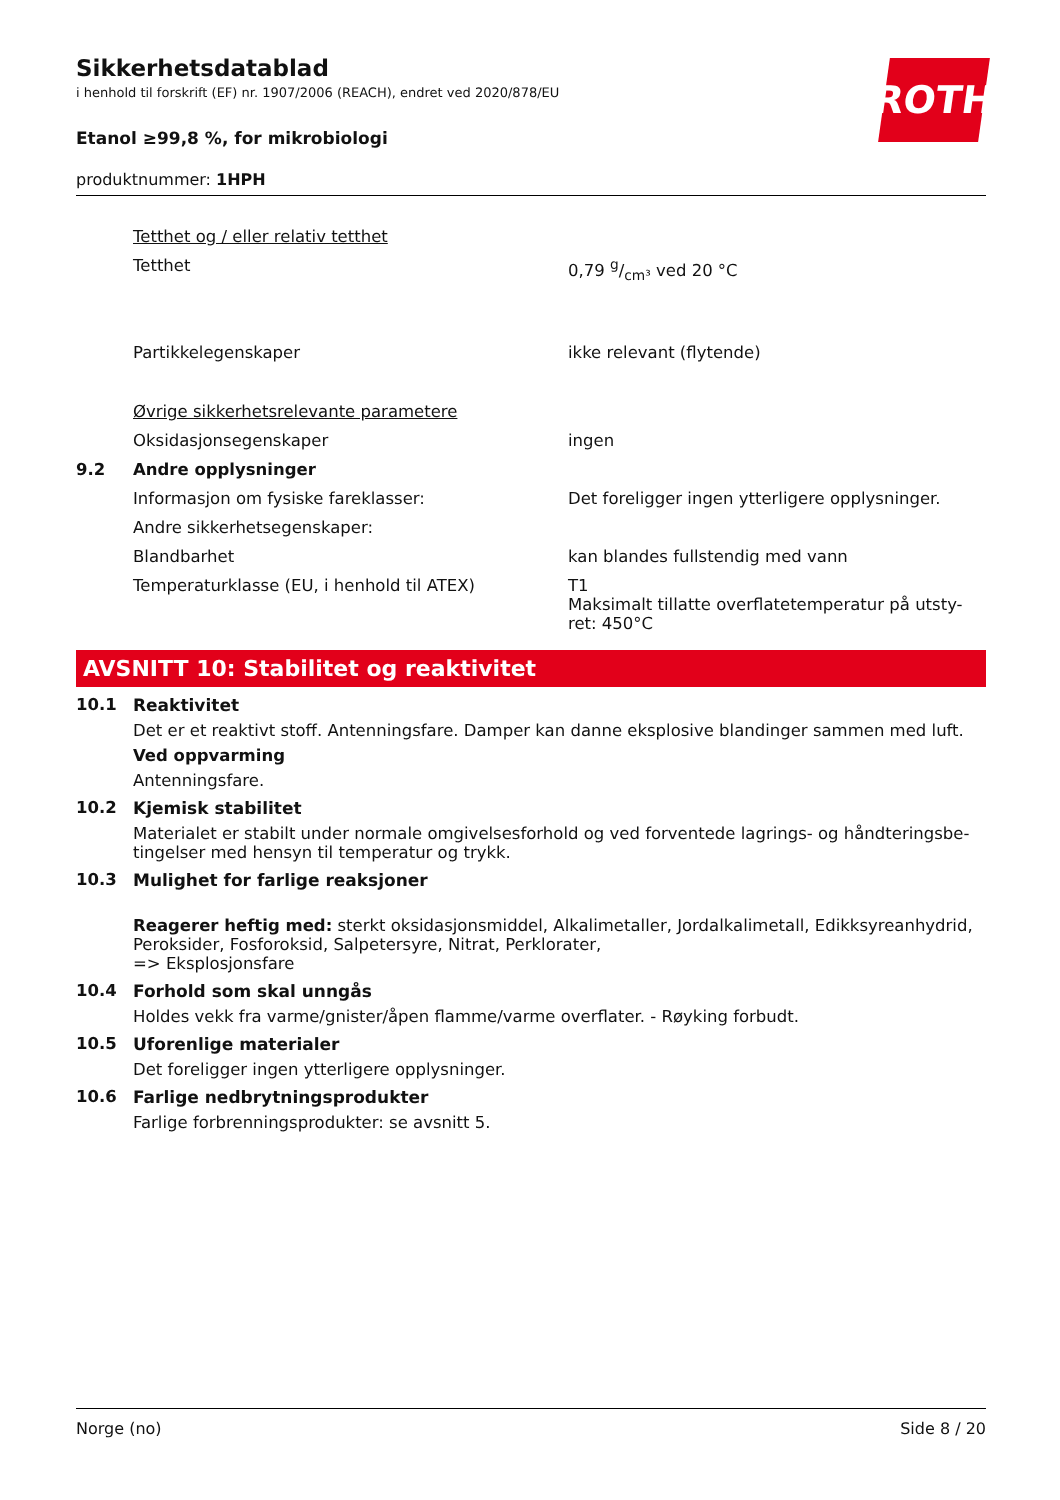Sikkerhetsdatablad
i henhold til forskrift (EF) nr. 1907/2006 (REACH), endret ved 2020/878/EU
Etanol ≥99,8 %, for mikrobiologi
produktnummer: 1HPH
ROTH
| | Tetthet og / eller relativ tetthet | |
| | Tetthet | 0,79 g/cm³ ved 20 °C |
| | Partikkelegenskaper | ikke relevant (flytende) |
| | Øvrige sikkerhetsrelevante parametere | |
| | Oksidasjonsegenskaper | ingen |
| 9.2 | Andre opplysninger | |
| | Informasjon om fysiske fareklasser: | Det foreligger ingen ytterligere opplysninger. |
| | Andre sikkerhetsegenskaper: | |
| | Blandbarhet | kan blandes fullstendig med vann |
| | Temperaturklasse (EU, i henhold til ATEX) | T1 Maksimalt tillatte overflatetemperatur på utsty-ret: 450°C |
AVSNITT 10: Stabilitet og reaktivitet
10.1 Reaktivitet
Det er et reaktivt stoff. Antenningsfare. Damper kan danne eksplosive blandinger sammen med luft.
Ved oppvarming
Antenningsfare.
10.2 Kjemisk stabilitet
Materialet er stabilt under normale omgivelsesforhold og ved forventede lagrings- og håndteringsbe-tingelser med hensyn til temperatur og trykk.
10.3 Mulighet for farlige reaksjoner
Reagerer heftig med: sterkt oksidasjonsmiddel, Alkalimetaller, Jordalkalimetall, Edikksyreanhydrid, Peroksider, Fosforoksid, Salpetersyre, Nitrat, Perklorater,
=> Eksplosjonsfare
10.4 Forhold som skal unngås
Holdes vekk fra varme/gnister/åpen flamme/varme overflater. - Røyking forbudt.
10.5 Uforenlige materialer
Det foreligger ingen ytterligere opplysninger.
10.6 Farlige nedbrytningsprodukter
Farlige forbrenningsprodukter: se avsnitt 5.
Norge (no) Side 8 / 20